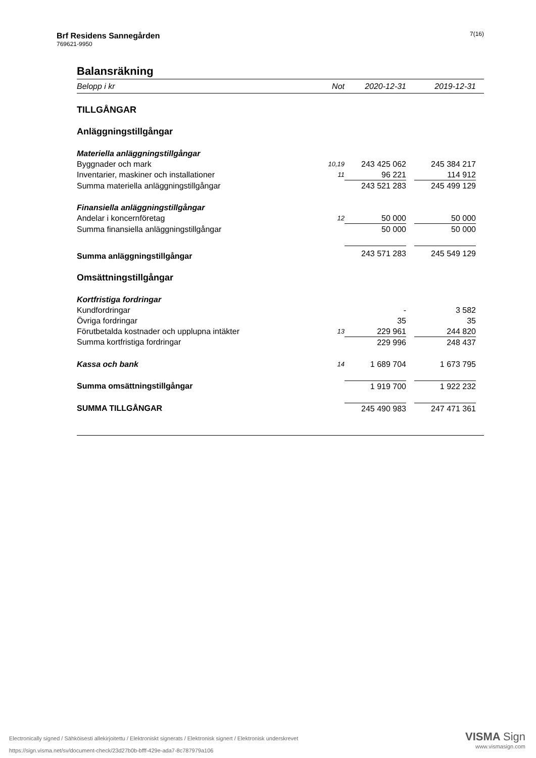7(16) Brf Residens Sannegården
769621-9950
Balansräkning
| Belopp i kr | Not | 2020-12-31 | | 2019-12-31 | |
| --- | --- | --- | --- | --- | --- |
| TILLGÅNGAR | | | | | |
| Anläggningstillgångar | | | | | |
| Materiella anläggningstillgångar | | | | | |
| Byggnader och mark | 10,19 | 243 425 062 | | 245 384 217 | |
| Inventarier, maskiner och installationer | 11 | 96 221 | | 114 912 | |
| Summa materiella anläggningstillgångar | | 243 521 283 | | 245 499 129 | |
| Finansiella anläggningstillgångar | | | | | |
| Andelar i koncernföretag | 12 | 50 000 | | 50 000 | |
| Summa finansiella anläggningstillgångar | | 50 000 | | 50 000 | |
| Summa anläggningstillgångar | | 243 571 283 | | 245 549 129 | |
| Omsättningstillgångar | | | | | |
| Kortfristiga fordringar | | | | | |
| Kundfordringar | | - | | 3 582 | |
| Övriga fordringar | | 35 | | 35 | |
| Förutbetalda kostnader och upplupna intäkter | 13 | 229 961 | | 244 820 | |
| Summa kortfristiga fordringar | | 229 996 | | 248 437 | |
| Kassa och bank | 14 | 1 689 704 | | 1 673 795 | |
| Summa omsättningstillgångar | | 1 919 700 | | 1 922 232 | |
| SUMMA TILLGÅNGAR | | 245 490 983 | | 247 471 361 | |
VISMA Sign
www.vismasign.com
Electronically signed / Sähköisesti allekirjoitettu / Elektroniskt signerats / Elektronisk signert / Elektronisk underskrevet
https://sign.visma.net/sv/document-check/23d27b0b-bfff-429e-ada7-8c787979a106